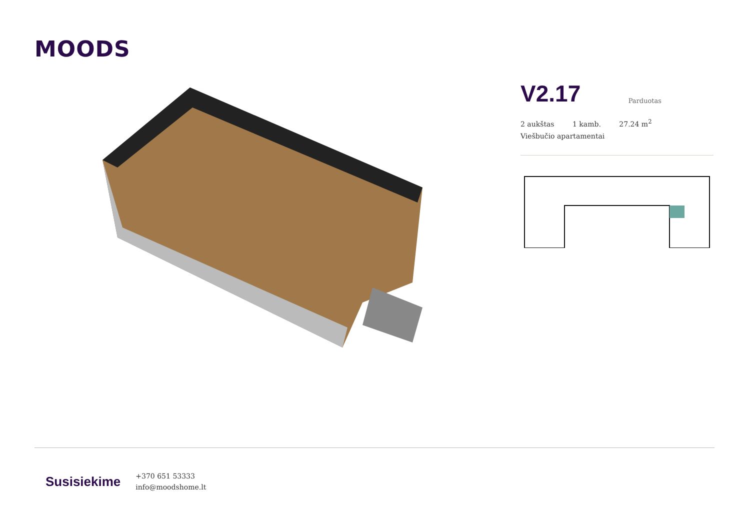MOODS
V2.17
Parduotas
2 aukštas 1 kamb. 27.24 m<sup>2</sup>
Viešbučio apartamentai
Susisiekime
+370 651 53333
info@moodshome.lt